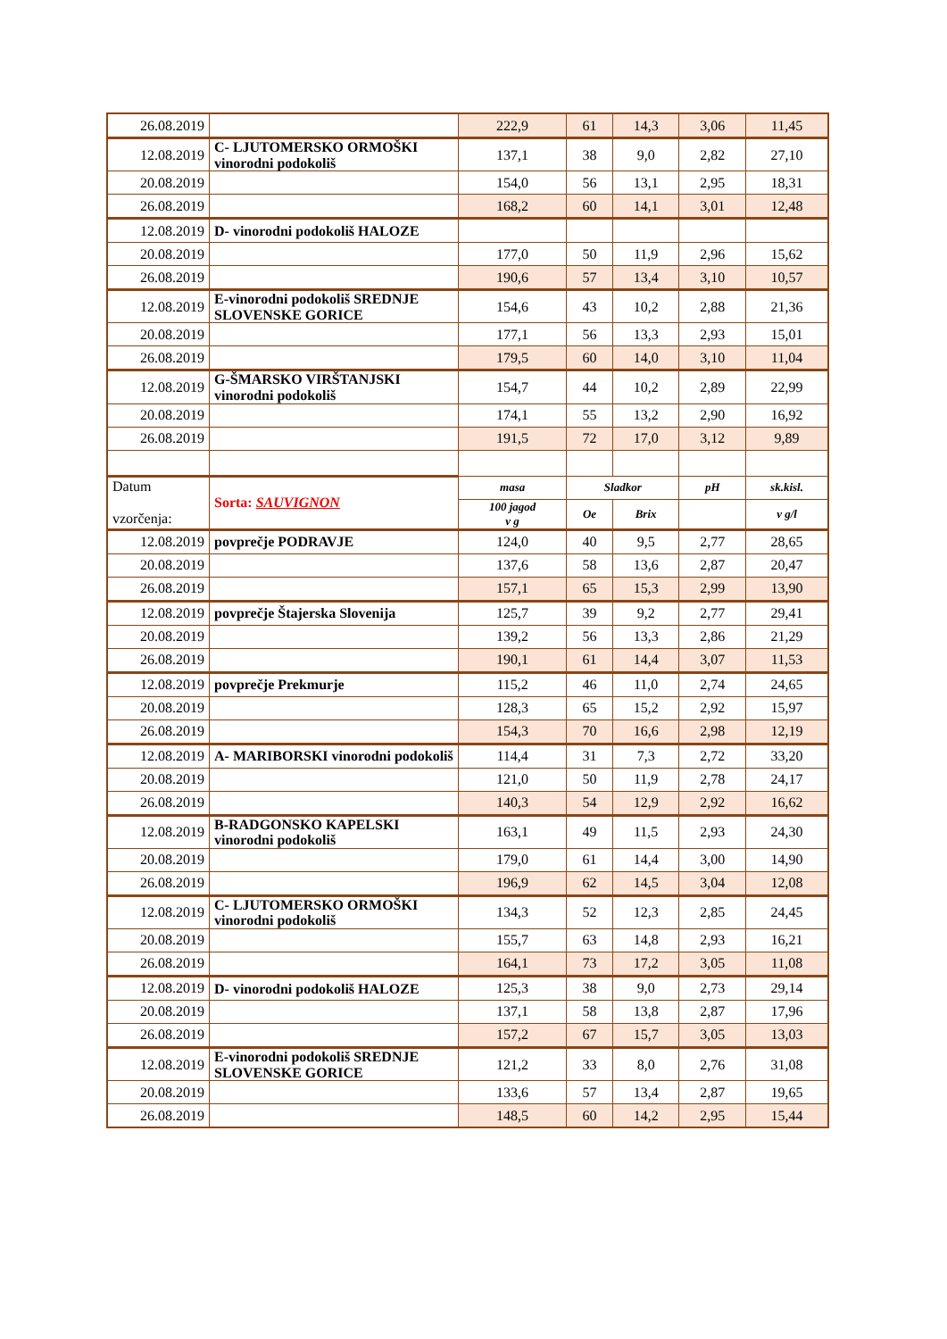| 26.08.2019 | | 222,9 | 61 | 14,3 | 3,06 | 11,45 |
| 12.08.2019 | C- LJUTOMERSKO ORMOŠKI vinorodni podokoliš | 137,1 | 38 | 9,0 | 2,82 | 27,10 |
| 20.08.2019 | | 154,0 | 56 | 13,1 | 2,95 | 18,31 |
| 26.08.2019 | | 168,2 | 60 | 14,1 | 3,01 | 12,48 |
| 12.08.2019 | D- vinorodni podokoliš HALOZE | | | | | |
| 20.08.2019 | | 177,0 | 50 | 11,9 | 2,96 | 15,62 |
| 26.08.2019 | | 190,6 | 57 | 13,4 | 3,10 | 10,57 |
| 12.08.2019 | E-vinorodni podokoliš SREDNJE SLOVENSKE GORICE | 154,6 | 43 | 10,2 | 2,88 | 21,36 |
| 20.08.2019 | | 177,1 | 56 | 13,3 | 2,93 | 15,01 |
| 26.08.2019 | | 179,5 | 60 | 14,0 | 3,10 | 11,04 |
| 12.08.2019 | G-ŠMARSKO VIRŠTANJSKI vinorodni podokoliš | 154,7 | 44 | 10,2 | 2,89 | 22,99 |
| 20.08.2019 | | 174,1 | 55 | 13,2 | 2,90 | 16,92 |
| 26.08.2019 | | 191,5 | 72 | 17,0 | 3,12 | 9,89 |
| Datum vzorčenja: | Sorta: SAUVIGNON | masa | Sladkor | | pH | sk.kisl. |
| | | 100 jagod v g | Oe | Brix | | v g/l |
| 12.08.2019 | povprečje PODRAVJE | 124,0 | 40 | 9,5 | 2,77 | 28,65 |
| 20.08.2019 | | 137,6 | 58 | 13,6 | 2,87 | 20,47 |
| 26.08.2019 | | 157,1 | 65 | 15,3 | 2,99 | 13,90 |
| 12.08.2019 | povprečje Štajerska Slovenija | 125,7 | 39 | 9,2 | 2,77 | 29,41 |
| 20.08.2019 | | 139,2 | 56 | 13,3 | 2,86 | 21,29 |
| 26.08.2019 | | 190,1 | 61 | 14,4 | 3,07 | 11,53 |
| 12.08.2019 | povprečje Prekmurje | 115,2 | 46 | 11,0 | 2,74 | 24,65 |
| 20.08.2019 | | 128,3 | 65 | 15,2 | 2,92 | 15,97 |
| 26.08.2019 | | 154,3 | 70 | 16,6 | 2,98 | 12,19 |
| 12.08.2019 | A- MARIBORSKI vinorodni podokoliš | 114,4 | 31 | 7,3 | 2,72 | 33,20 |
| 20.08.2019 | | 121,0 | 50 | 11,9 | 2,78 | 24,17 |
| 26.08.2019 | | 140,3 | 54 | 12,9 | 2,92 | 16,62 |
| 12.08.2019 | B-RADGONSKO KAPELSKI vinorodni podokoliš | 163,1 | 49 | 11,5 | 2,93 | 24,30 |
| 20.08.2019 | | 179,0 | 61 | 14,4 | 3,00 | 14,90 |
| 26.08.2019 | | 196,9 | 62 | 14,5 | 3,04 | 12,08 |
| 12.08.2019 | C- LJUTOMERSKO ORMOŠKI vinorodni podokoliš | 134,3 | 52 | 12,3 | 2,85 | 24,45 |
| 20.08.2019 | | 155,7 | 63 | 14,8 | 2,93 | 16,21 |
| 26.08.2019 | | 164,1 | 73 | 17,2 | 3,05 | 11,08 |
| 12.08.2019 | D- vinorodni podokoliš HALOZE | 125,3 | 38 | 9,0 | 2,73 | 29,14 |
| 20.08.2019 | | 137,1 | 58 | 13,8 | 2,87 | 17,96 |
| 26.08.2019 | | 157,2 | 67 | 15,7 | 3,05 | 13,03 |
| 12.08.2019 | E-vinorodni podokoliš SREDNJE SLOVENSKE GORICE | 121,2 | 33 | 8,0 | 2,76 | 31,08 |
| 20.08.2019 | | 133,6 | 57 | 13,4 | 2,87 | 19,65 |
| 26.08.2019 | | 148,5 | 60 | 14,2 | 2,95 | 15,44 |